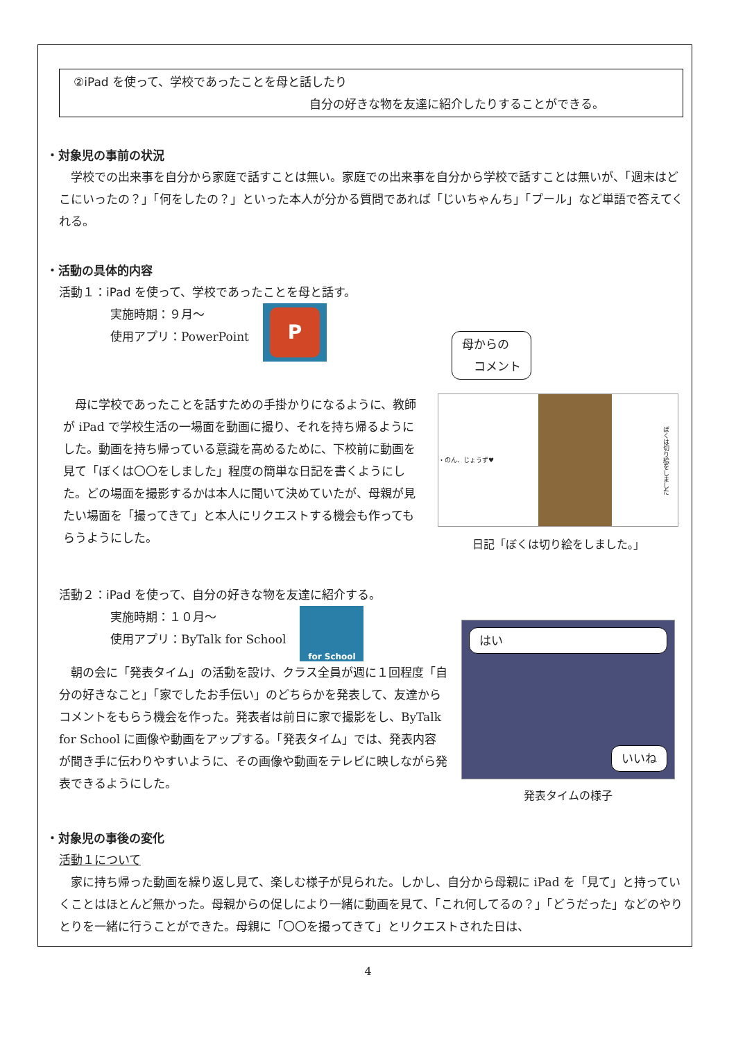②iPad を使って、学校であったことを母と話したり
自分の好きな物を友達に紹介したりすることができる。
・対象児の事前の状況
　学校での出来事を自分から家庭で話すことは無い。家庭での出来事を自分から学校で話すことは無いが、「週末はどこにいったの？」「何をしたの？」といった本人が分かる質問であれば「じいちゃんち」「プール」など単語で答えてくれる。
・活動の具体的内容
活動１：iPad を使って、学校であったことを母と話す。
実施時期：９月〜
使用アプリ：PowerPoint
P
母からの
　コメント
　母に学校であったことを話すための手掛かりになるように、教師が iPad で学校生活の一場面を動画に撮り、それを持ち帰るようにした。動画を持ち帰っている意識を高めるために、下校前に動画を見て「ぼくは〇〇をしました」程度の簡単な日記を書くようにした。どの場面を撮影するかは本人に聞いて決めていたが、母親が見たい場面を「撮ってきて」と本人にリクエストする機会も作ってもらうようにした。
・のん、じょうず♥
ぼくは切り絵をしました
日記「ぼくは切り絵をしました。」
活動２：iPad を使って、自分の好きな物を友達に紹介する。
実施時期：１０月〜
使用アプリ：ByTalk for School
for School
　朝の会に「発表タイム」の活動を設け、クラス全員が週に１回程度「自分の好きなこと」「家でしたお手伝い」のどちらかを発表して、友達からコメントをもらう機会を作った。発表者は前日に家で撮影をし、ByTalk for School に画像や動画をアップする。「発表タイム」では、発表内容が聞き手に伝わりやすいように、その画像や動画をテレビに映しながら発表できるようにした。
はい
いいね
発表タイムの様子
・対象児の事後の変化
活動１について
　家に持ち帰った動画を繰り返し見て、楽しむ様子が見られた。しかし、自分から母親に iPad を「見て」と持っていくことはほとんど無かった。母親からの促しにより一緒に動画を見て、「これ何してるの？」「どうだった」などのやりとりを一緒に行うことができた。母親に「〇〇を撮ってきて」とリクエストされた日は、
4